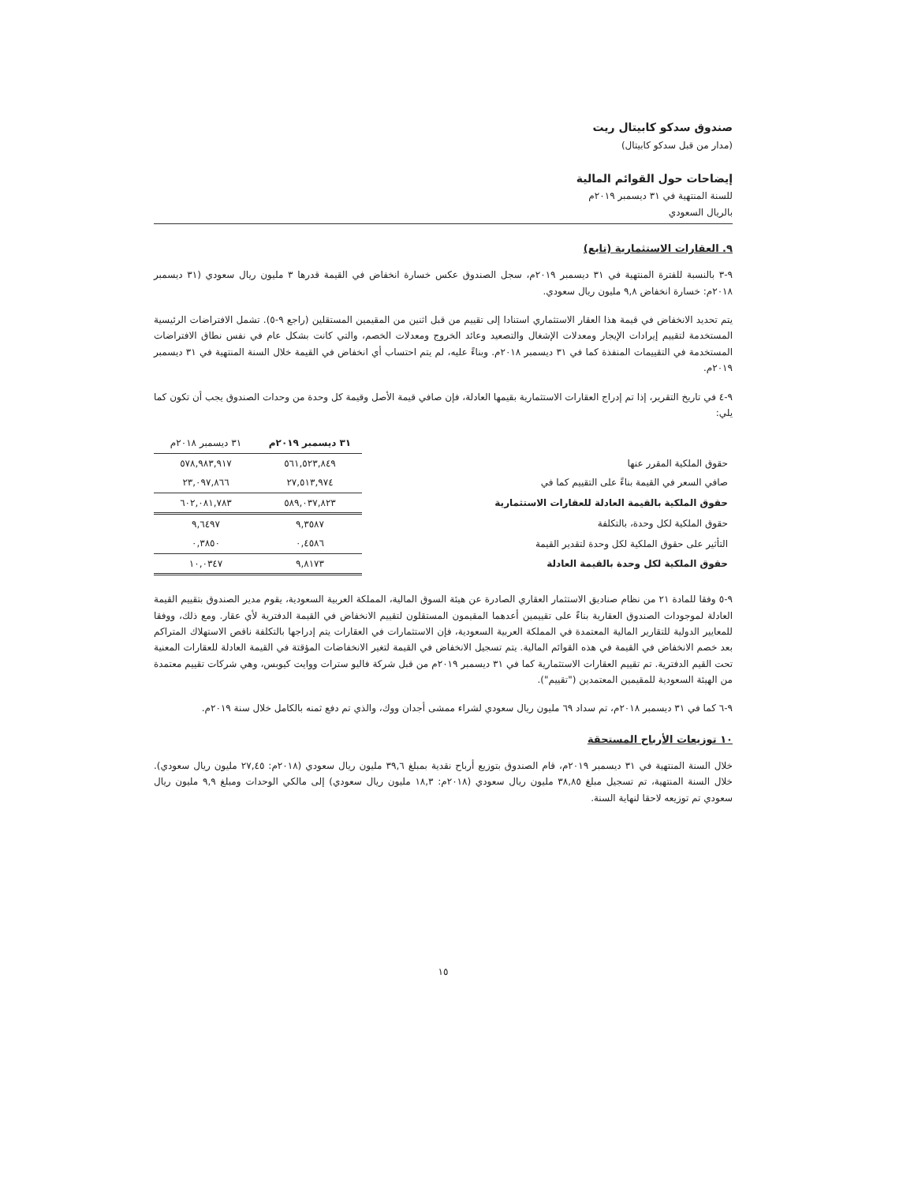صندوق سدكو كابيتال ريت
(مدار من قبل سدكو كابيتال)
إيضاحات حول القوائم المالية
للسنة المنتهية في ٣١ ديسمبر ٢٠١٩م
بالريال السعودي
٩. العقارات الاستثمارية (تابع)
٩-٣ بالنسبة للفترة المنتهية في ٣١ ديسمبر ٢٠١٩م، سجل الصندوق عكس خسارة انخفاض في القيمة قدرها ٣ مليون ريال سعودي (٣١ ديسمبر ٢٠١٨م: خسارة انخفاض ٩,٨ مليون ريال سعودي.
يتم تحديد الانخفاض في قيمة هذا العقار الاستثماري استنادا إلى تقييم من قبل اثنين من المقيمين المستقلين (راجع ٩-٥). تشمل الافتراضات الرئيسية المستخدمة لتقييم إيرادات الإيجار ومعدلات الإشغال والتصعيد وعائد الخروج ومعدلات الخصم، والتي كانت بشكل عام في نفس نطاق الافتراضات المستخدمة في التقييمات المنفذة كما في ٣١ ديسمبر ٢٠١٨م. وبناءً عليه، لم يتم احتساب أي انخفاض في القيمة خلال السنة المنتهية في ٣١ ديسمبر ٢٠١٩م.
٩-٤ في تاريخ التقرير، إذا تم إدراج العقارات الاستثمارية بقيمها العادلة، فإن صافي قيمة الأصل وقيمة كل وحدة من وحدات الصندوق يجب أن تكون كما يلي:
| | ٣١ ديسمبر ٢٠١٩م | ٣١ ديسمبر ٢٠١٨م |
| --- | --- | --- |
| حقوق الملكية المقرر عنها | ٥٦١,٥٢٣,٨٤٩ | ٥٧٨,٩٨٣,٩١٧ |
| صافي السعر في القيمة بناءً على التقييم كما في | ٢٧,٥١٣,٩٧٤ | ٢٣,٠٩٧,٨٦٦ |
| حقوق الملكية بالقيمة العادلة للعقارات الاستثمارية | ٥٨٩,٠٣٧,٨٢٣ | ٦٠٢,٠٨١,٧٨٣ |
| حقوق الملكية لكل وحدة، بالتكلفة | ٩,٣٥٨٧ | ٩,٦٤٩٧ |
| التأثير على حقوق الملكية لكل وحدة لتقدير القيمة | ٠,٤٥٨٦ | ٠,٣٨٥٠ |
| حقوق الملكية لكل وحدة بالقيمة العادلة | ٩,٨١٧٣ | ١٠,٠٣٤٧ |
٩-٥ وفقا للمادة ٢١ من نظام صناديق الاستثمار العقاري الصادرة عن هيئة السوق المالية، المملكة العربية السعودية، يقوم مدير الصندوق بتقييم القيمة العادلة لموجودات الصندوق العقارية بناءً على تقييمين أعدهما المقيمون المستقلون لتقييم الانخفاض في القيمة الدفترية لأي عقار. ومع ذلك، ووفقا للمعايير الدولية للتقارير المالية المعتمدة في المملكة العربية السعودية، فإن الاستثمارات في العقارات يتم إدراجها بالتكلفة ناقص الاستهلاك المتراكم بعد خصم الانخفاض في القيمة في هذه القوائم المالية. يتم تسجيل الانخفاض في القيمة لتغير الانخفاضات المؤقتة في القيمة العادلة للعقارات المعنية تحت القيم الدفترية. تم تقييم العقارات الاستثمارية كما في ٣١ ديسمبر ٢٠١٩م من قبل شركة فاليو سترات ووايت كيوبس، وهي شركات تقييم معتمدة من الهيئة السعودية للمقيمين المعتمدين ("تقييم").
٩-٦ كما في ٣١ ديسمبر ٢٠١٨م، تم سداد ٦٩ مليون ريال سعودي لشراء ممشى أجدان ووك، والذي تم دفع ثمنه بالكامل خلال سنة ٢٠١٩م.
١٠ توزيعات الأرباح المستحقة
خلال السنة المنتهية في ٣١ ديسمبر ٢٠١٩م، قام الصندوق بتوزيع أرباح نقدية بمبلغ ٣٩,٦ مليون ريال سعودي (٢٠١٨م: ٢٧,٤٥ مليون ريال سعودي). خلال السنة المنتهية، تم تسجيل مبلغ ٣٨,٨٥ مليون ريال سعودي (٢٠١٨م: ١٨,٣ مليون ريال سعودي) إلى مالكي الوحدات ومبلغ ٩,٩ مليون ريال سعودي تم توزيعه لاحقا لنهاية السنة.
١٥